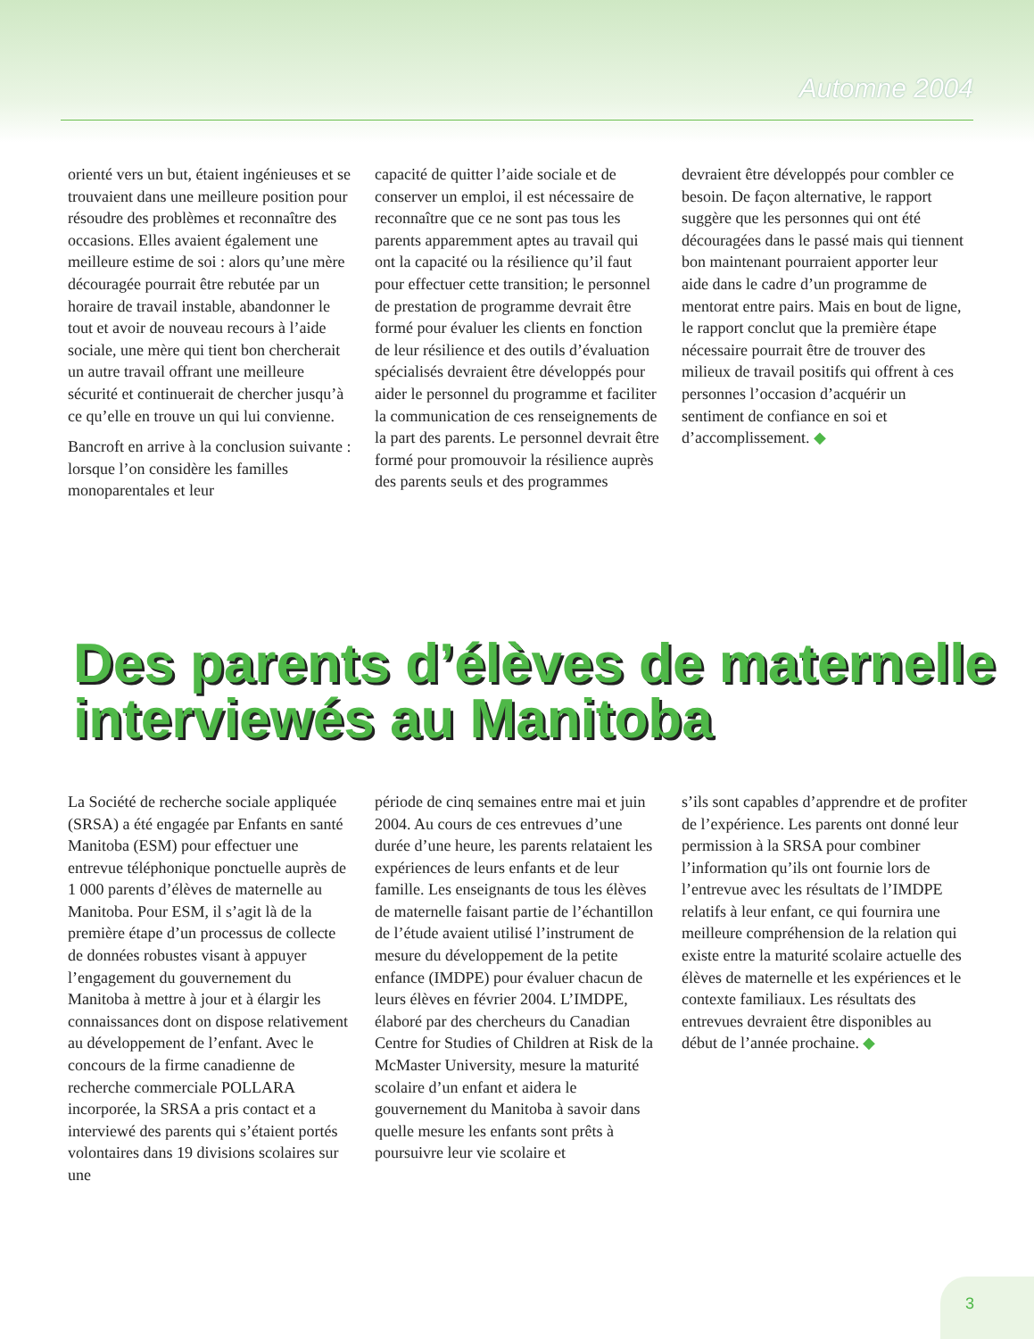Automne 2004
orienté vers un but, étaient ingénieuses et se trouvaient dans une meilleure position pour résoudre des problèmes et reconnaître des occasions. Elles avaient également une meilleure estime de soi : alors qu’une mère découragée pourrait être rebutée par un horaire de travail instable, abandonner le tout et avoir de nouveau recours à l’aide sociale, une mère qui tient bon chercherait un autre travail offrant une meilleure sécurité et continuerait de chercher jusqu’à ce qu’elle en trouve un qui lui convienne.
Bancroft en arrive à la conclusion suivante : lorsque l’on considère les familles monoparentales et leur
capacité de quitter l’aide sociale et de conserver un emploi, il est nécessaire de reconnaître que ce ne sont pas tous les parents apparemment aptes au travail qui ont la capacité ou la résilience qu’il faut pour effectuer cette transition; le personnel de prestation de programme devrait être formé pour évaluer les clients en fonction de leur résilience et des outils d’évaluation spécialisés devraient être développés pour aider le personnel du programme et faciliter la communication de ces renseignements de la part des parents. Le personnel devrait être formé pour promouvoir la résilience auprès des parents seuls et des programmes
devraient être développés pour combler ce besoin. De façon alternative, le rapport suggère que les personnes qui ont été découragées dans le passé mais qui tiennent bon maintenant pourraient apporter leur aide dans le cadre d’un programme de mentorat entre pairs. Mais en bout de ligne, le rapport conclut que la première étape nécessaire pourrait être de trouver des milieux de travail positifs qui offrent à ces personnes l’occasion d’acquérir un sentiment de confiance en soi et d’accomplissement. ◆
Des parents d’élèves de maternelle interviewés au Manitoba
La Société de recherche sociale appliquée (SRSA) a été engagée par Enfants en santé Manitoba (ESM) pour effectuer une entrevue téléphonique ponctuelle auprès de 1 000 parents d’élèves de maternelle au Manitoba. Pour ESM, il s’agit là de la première étape d’un processus de collecte de données robustes visant à appuyer l’engagement du gouvernement du Manitoba à mettre à jour et à élargir les connaissances dont on dispose relativement au développement de l’enfant. Avec le concours de la firme canadienne de recherche commerciale POLLARA incorporée, la SRSA a pris contact et a interviewé des parents qui s’étaient portés volontaires dans 19 divisions scolaires sur une
période de cinq semaines entre mai et juin 2004. Au cours de ces entrevues d’une durée d’une heure, les parents relataient les expériences de leurs enfants et de leur famille. Les enseignants de tous les élèves de maternelle faisant partie de l’échantillon de l’étude avaient utilisé l’instrument de mesure du développement de la petite enfance (IMDPE) pour évaluer chacun de leurs élèves en février 2004. L’IMDPE, élaboré par des chercheurs du Canadian Centre for Studies of Children at Risk de la McMaster University, mesure la maturité scolaire d’un enfant et aidera le gouvernement du Manitoba à savoir dans quelle mesure les enfants sont prêts à poursuivre leur vie scolaire et
s’ils sont capables d’apprendre et de profiter de l’expérience. Les parents ont donné leur permission à la SRSA pour combiner l’information qu’ils ont fournie lors de l’entrevue avec les résultats de l’IMDPE relatifs à leur enfant, ce qui fournira une meilleure compréhension de la relation qui existe entre la maturité scolaire actuelle des élèves de maternelle et les expériences et le contexte familiaux. Les résultats des entrevues devraient être disponibles au début de l’année prochaine. ◆
3